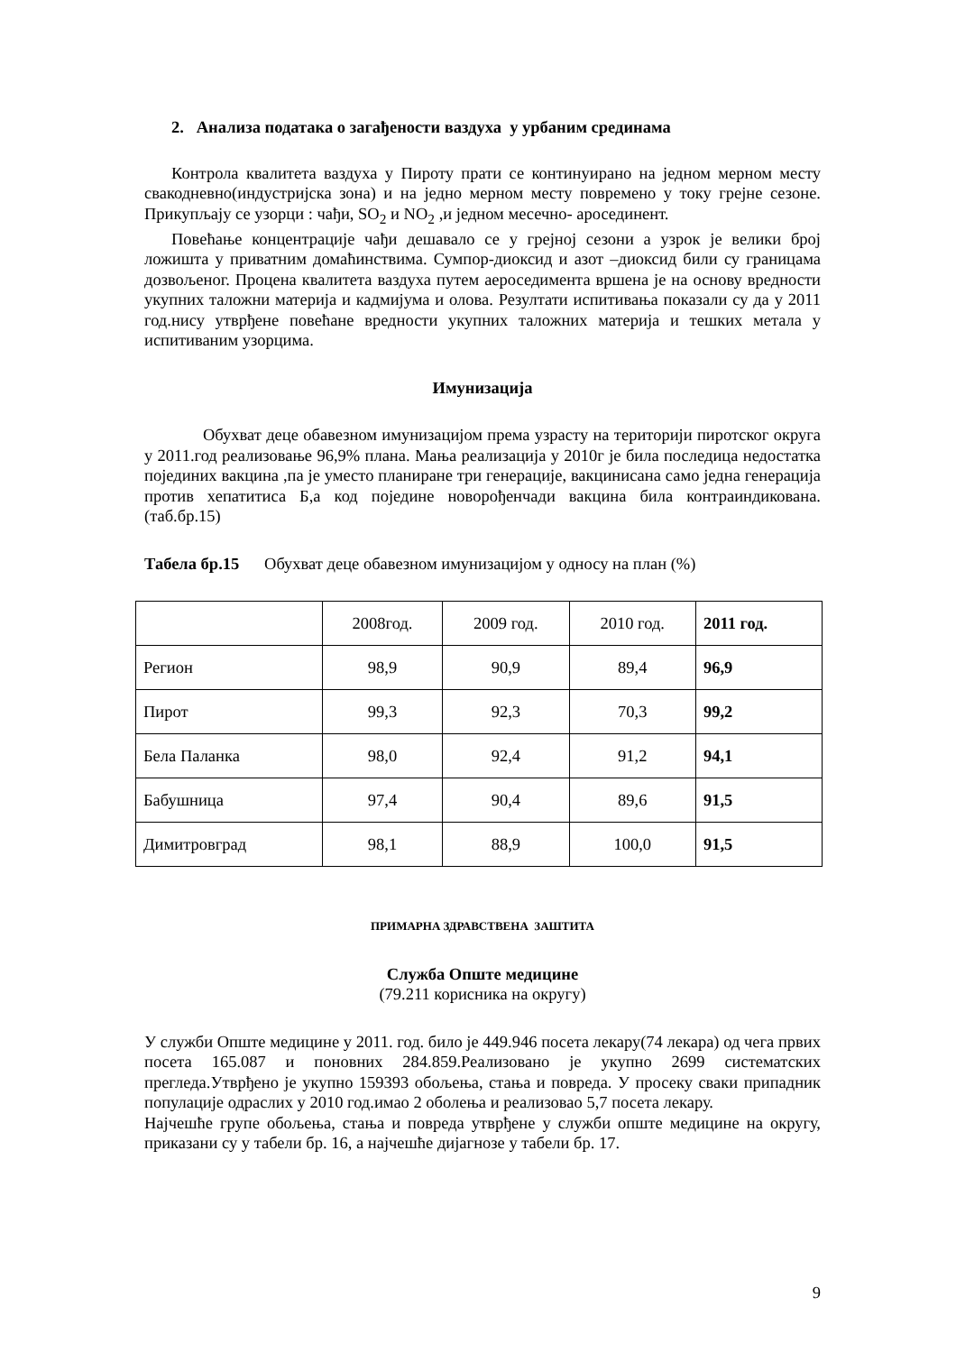2. Анализа података о загађености ваздуха у урбаним срединама
Контрола квалитета ваздуха у Пироту прати се континуирано на једном мерном месту свакодневно(индустријска зона) и на једно мерном месту повремено у току грејне сезоне. Прикупљају се узорци : чађи, SO<sub>2</sub> и NO<sub>2</sub> ,и једном месечно- аросединент.
Повећање концентрације чађи дешавало се у грејној сезони а узрок је велики број ложишта у приватним домаћинствима. Сумпор-диоксид и азот –диоксид били су границама дозвољеног. Процена квалитета ваздуха путем аероседимента вршена је на основу вредности укупних таложни материја и кадмијума и олова. Резултати испитивања показали су да у 2011 год.нису утврђене повећане вредности укупних таложних материја и тешких метала у испитиваним узорцима.
Имунизација
Обухват деце обавезном имунизацијом према узрасту на територији пиротског округа у 2011.год реализовање 96,9% плана. Мања реализација у 2010г је била последица недостатка појединих вакцина ,па је уместо планиране три генерације, вакцинисана само једна генерација против хепатитиса Б,а код поједине новорођенчади вакцина била контраиндикована. (таб.бр.15)
Табела бр.15 Обухват деце обавезном имунизацијом у односу на план (%)
| | 2008год. | 2009 год. | 2010 год. | 2011 год. |
| Регион | 98,9 | 90,9 | 89,4 | 96,9 |
| Пирот | 99,3 | 92,3 | 70,3 | 99,2 |
| Бела Паланка | 98,0 | 92,4 | 91,2 | 94,1 |
| Бабушница | 97,4 | 90,4 | 89,6 | 91,5 |
| Димитровград | 98,1 | 88,9 | 100,0 | 91,5 |
ПРИМАРНА ЗДРАВСТВЕНА ЗАШТИТА
Служба Опште медицине
(79.211 корисника на округу)
У служби Опште медицине у 2011. год. било је 449.946 посета лекару(74 лекара) од чега првих посета 165.087 и поновних 284.859.Реализовано је укупно 2699 систематских прегледа.Утврђено је укупно 159393 обољења, стања и повреда. У просеку сваки припадник популације одраслих у 2010 год.имао 2 оболења и реализовао 5,7 посета лекару.
Најчешће групе обољења, стања и повреда утврђене у служби опште медицине на округу, приказани су у табели бр. 16, а најчешће дијагнозе у табели бр. 17.
9